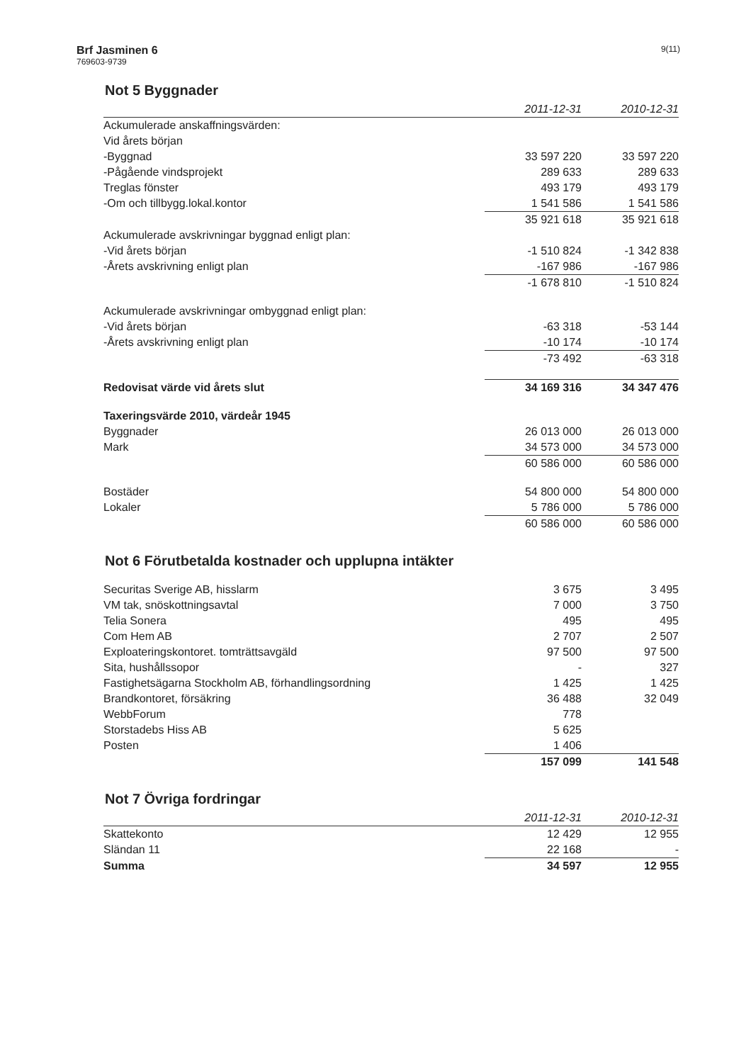Brf Jasminen 6
769603-9739
9(11)
Not 5 Byggnader
| | 2011-12-31 | 2010-12-31 |
| --- | --- | --- |
| Ackumulerade anskaffningsvärden: | | |
| Vid årets början | | |
| -Byggnad | 33 597 220 | 33 597 220 |
| -Pågående vindsprojekt | 289 633 | 289 633 |
| Treglas fönster | 493 179 | 493 179 |
| -Om och tillbygg.lokal.kontor | 1 541 586 | 1 541 586 |
| | 35 921 618 | 35 921 618 |
| Ackumulerade avskrivningar byggnad enligt plan: | | |
| -Vid årets början | -1 510 824 | -1 342 838 |
| -Årets avskrivning enligt plan | -167 986 | -167 986 |
| | -1 678 810 | -1 510 824 |
| Ackumulerade avskrivningar ombyggnad enligt plan: | | |
| -Vid årets början | -63 318 | -53 144 |
| -Årets avskrivning enligt plan | -10 174 | -10 174 |
| | -73 492 | -63 318 |
| Redovisat värde vid årets slut | 34 169 316 | 34 347 476 |
| Taxeringsvärde 2010, värdeår 1945 | | |
| Byggnader | 26 013 000 | 26 013 000 |
| Mark | 34 573 000 | 34 573 000 |
| | 60 586 000 | 60 586 000 |
| Bostäder | 54 800 000 | 54 800 000 |
| Lokaler | 5 786 000 | 5 786 000 |
| | 60 586 000 | 60 586 000 |
Not 6 Förutbetalda kostnader och upplupna intäkter
| Securitas Sverige AB, hisslarm | 3 675 | 3 495 |
| VM tak, snöskottningsavtal | 7 000 | 3 750 |
| Telia Sonera | 495 | 495 |
| Com Hem AB | 2 707 | 2 507 |
| Exploateringskontoret. tomträttsavgäld | 97 500 | 97 500 |
| Sita, hushållssopor | - | 327 |
| Fastighetsägarna Stockholm AB, förhandlingsordning | 1 425 | 1 425 |
| Brandkontoret, försäkring | 36 488 | 32 049 |
| WebbForum | 778 | |
| Storstadebs Hiss AB | 5 625 | |
| Posten | 1 406 | |
| | 157 099 | 141 548 |
Not 7 Övriga fordringar
| | 2011-12-31 | 2010-12-31 |
| --- | --- | --- |
| Skattekonto | 12 429 | 12 955 |
| Sländan 11 | 22 168 | - |
| Summa | 34 597 | 12 955 |